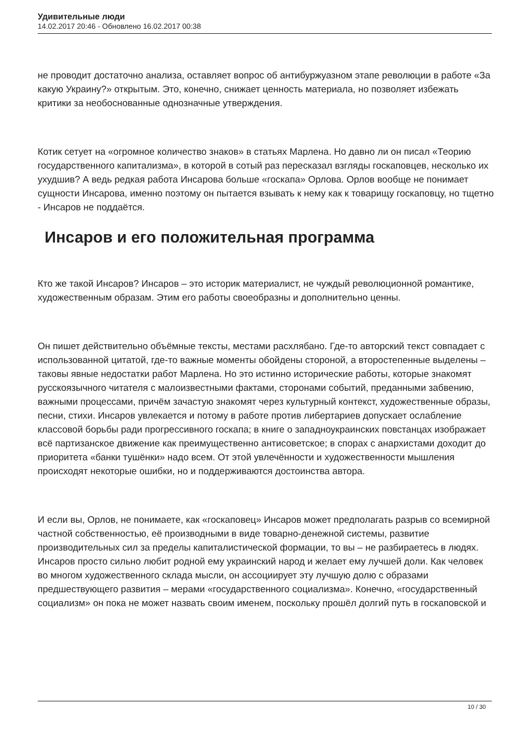Удивительные люди
14.02.2017 20:46 - Обновлено 16.02.2017 00:38
не проводит достаточно анализа, оставляет вопрос об антибуржуазном этапе революции в работе «За какую Украину?» открытым. Это, конечно, снижает ценность материала, но позволяет избежать критики за необоснованные однозначные утверждения.
Котик сетует на «огромное количество знаков» в статьях Марлена. Но давно ли он писал «Теорию государственного капитализма», в которой в сотый раз пересказал взгляды госкаповцев, несколько их ухудшив? А ведь редкая работа Инсарова больше «госкапа» Орлова. Орлов вообще не понимает сущности Инсарова, именно поэтому он пытается взывать к нему как к товарищу госкаповцу, но тщетно - Инсаров не поддаётся.
Инсаров и его положительная программа
Кто же такой Инсаров? Инсаров – это историк материалист, не чуждый революционной романтике, художественным образам. Этим его работы своеобразны и дополнительно ценны.
Он пишет действительно объёмные тексты, местами расхлябано. Где-то авторский текст совпадает с использованной цитатой, где-то важные моменты обойдены стороной, а второстепенные выделены – таковы явные недостатки работ Марлена. Но это истинно исторические работы, которые знакомят русскоязычного читателя с малоизвестными фактами, сторонами событий, преданными забвению, важными процессами, причём зачастую знакомят через культурный контекст, художественные образы, песни, стихи. Инсаров увлекается и потому в работе против либертариев допускает ослабление классовой борьбы ради прогрессивного госкапа; в книге о западноукраинских повстанцах изображает всё партизанское движение как преимущественно антисоветское; в спорах с анархистами доходит до приоритета «банки тушёнки» надо всем. От этой увлечённости и художественности мышления происходят некоторые ошибки, но и поддерживаются достоинства автора.
И если вы, Орлов, не понимаете, как «госкаповец» Инсаров может предполагать разрыв со всемирной частной собственностью, её производными в виде товарно-денежной системы, развитие производительных сил за пределы капиталистической формации, то вы – не разбираетесь в людях. Инсаров просто сильно любит родной ему украинский народ и желает ему лучшей доли. Как человек во многом художественного склада мысли, он ассоциирует эту лучшую долю с образами предшествующего развития – мерами «государственного социализма». Конечно, «государственный социализм» он пока не может назвать своим именем, поскольку прошёл долгий путь в госкаповской и
10 / 30